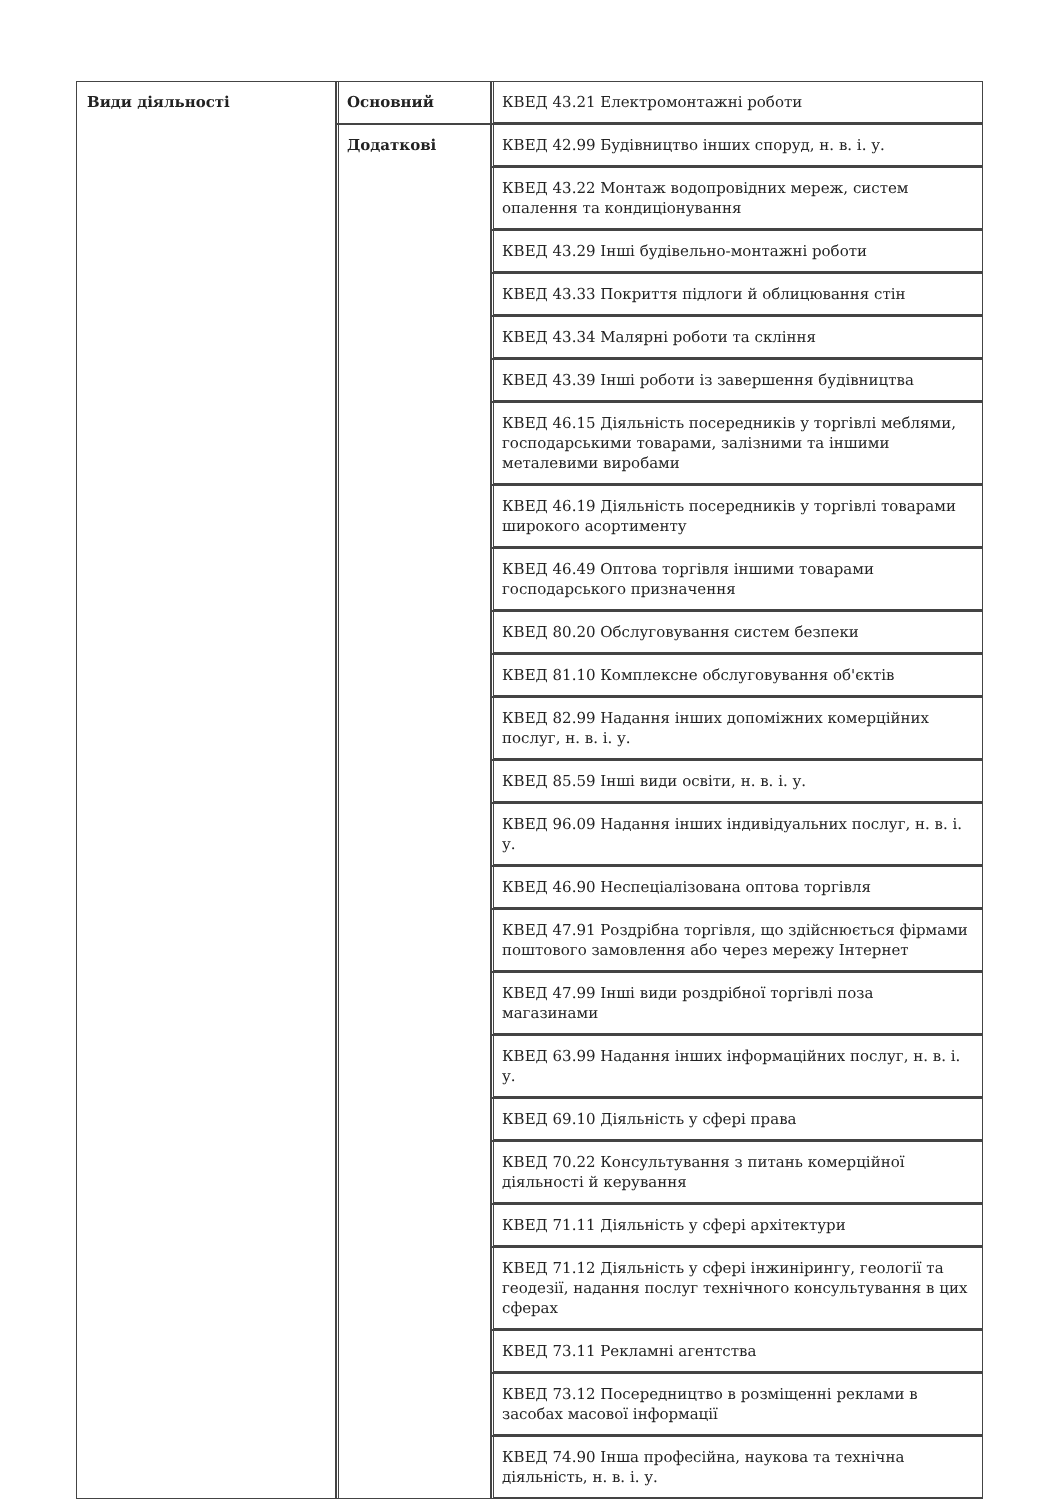| Види діяльності | Основний | КВЕД 43.21 Електромонтажні роботи |
| | Додаткові | КВЕД 42.99 Будівництво інших споруд, н. в. і. у. |
| | | КВЕД 43.22 Монтаж водопровідних мереж, систем опалення та кондиціонування |
| | | КВЕД 43.29 Інші будівельно-монтажні роботи |
| | | КВЕД 43.33 Покриття підлоги й облицювання стін |
| | | КВЕД 43.34 Малярні роботи та скління |
| | | КВЕД 43.39 Інші роботи із завершення будівництва |
| | | КВЕД 46.15 Діяльність посередників у торгівлі меблями, господарськими товарами, залізними та іншими металевими виробами |
| | | КВЕД 46.19 Діяльність посередників у торгівлі товарами широкого асортименту |
| | | КВЕД 46.49 Оптова торгівля іншими товарами господарського призначення |
| | | КВЕД 80.20 Обслуговування систем безпеки |
| | | КВЕД 81.10 Комплексне обслуговування об'єктів |
| | | КВЕД 82.99 Надання інших допоміжних комерційних послуг, н. в. і. у. |
| | | КВЕД 85.59 Інші види освіти, н. в. і. у. |
| | | КВЕД 96.09 Надання інших індивідуальних послуг, н. в. і. у. |
| | | КВЕД 46.90 Неспеціалізована оптова торгівля |
| | | КВЕД 47.91 Роздрібна торгівля, що здійснюється фірмами поштового замовлення або через мережу Інтернет |
| | | КВЕД 47.99 Інші види роздрібної торгівлі поза магазинами |
| | | КВЕД 63.99 Надання інших інформаційних послуг, н. в. і. у. |
| | | КВЕД 69.10 Діяльність у сфері права |
| | | КВЕД 70.22 Консультування з питань комерційної діяльності й керування |
| | | КВЕД 71.11 Діяльність у сфері архітектури |
| | | КВЕД 71.12 Діяльність у сфері інжинірингу, геології та геодезії, надання послуг технічного консультування в цих сферах |
| | | КВЕД 73.11 Рекламні агентства |
| | | КВЕД 73.12 Посередництво в розміщенні реклами в засобах масової інформації |
| | | КВЕД 74.90 Інша професійна, наукова та технічна діяльність, н. в. і. у. |